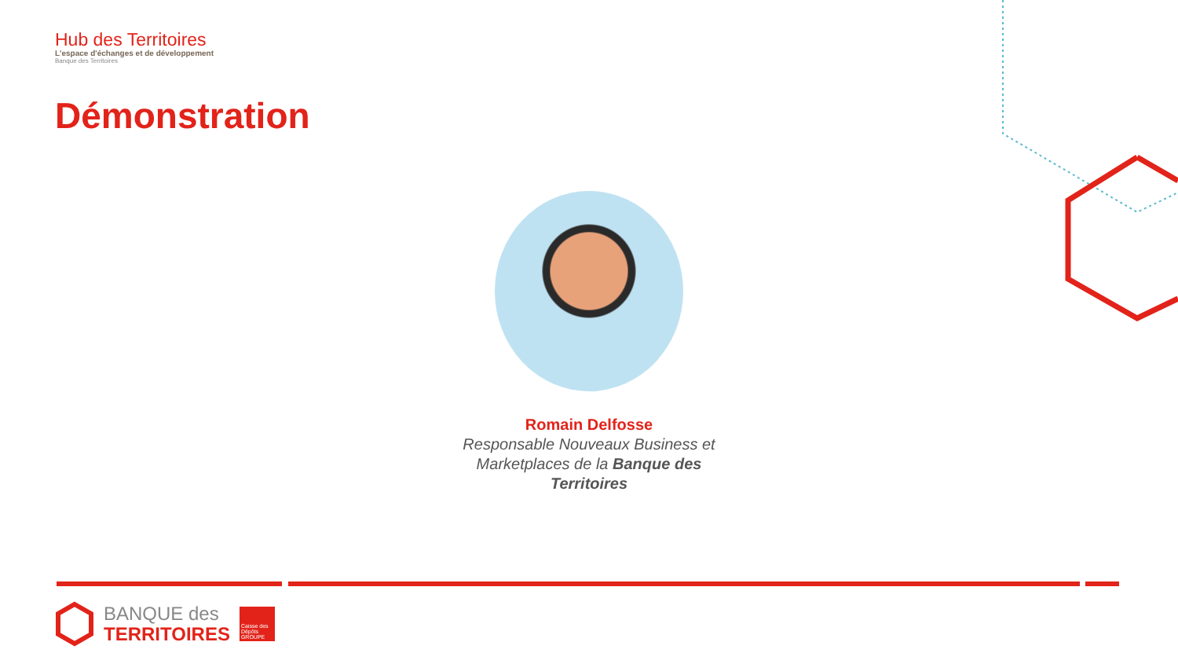Hub des Territoires
L'espace d'échanges et de développement
Banque des Territoires
Démonstration
Romain Delfosse
Responsable Nouveaux Business et Marketplaces de la Banque des Territoires
BANQUE des
TERRITOIRES
Caisse des Dépôts GROUPE